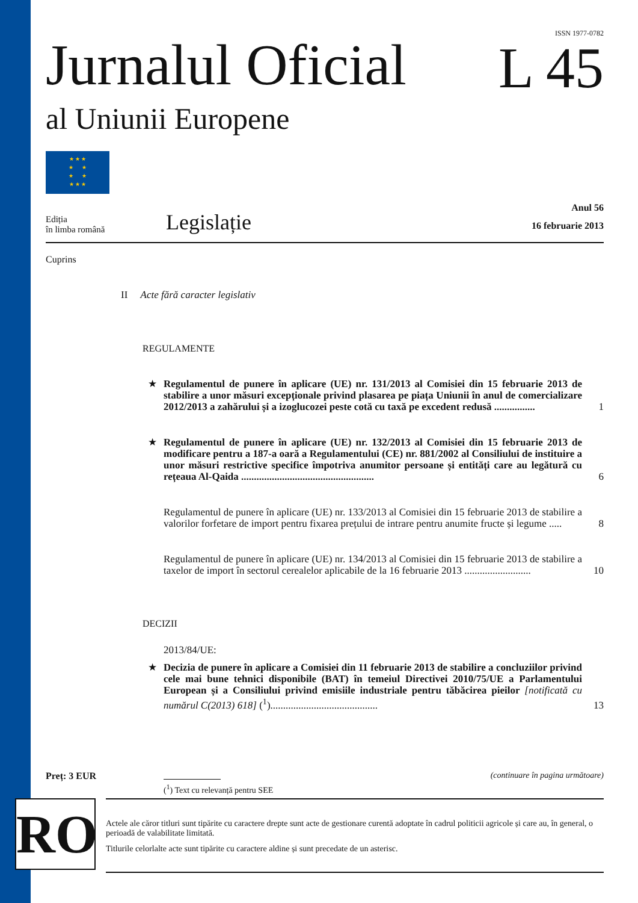ISSN 1977-0782
Jurnalul Oficial
al Uniunii Europene
L 45
★ ★ ★
★ ★
★ ★
★ ★ ★
Ediția
în limba română
Legislație
Anul 56
16 februarie 2013
Cuprins
II Acte fără caracter legislativ
REGULAMENTE
★ Regulamentul de punere în aplicare (UE) nr. 131/2013 al Comisiei din 15 februarie 2013 de stabilire a unor măsuri excepționale privind plasarea pe piața Uniunii în anul de comercializare 2012/2013 a zahărului și a izoglucozei peste cotă cu taxă pe excedent redusă ................
1
★ Regulamentul de punere în aplicare (UE) nr. 132/2013 al Comisiei din 15 februarie 2013 de modificare pentru a 187-a oară a Regulamentului (CE) nr. 881/2002 al Consiliului de instituire a unor măsuri restrictive specifice împotriva anumitor persoane și entități care au legătură cu rețeaua Al-Qaida ....................................................
6
Regulamentul de punere în aplicare (UE) nr. 133/2013 al Comisiei din 15 februarie 2013 de stabilire a valorilor forfetare de import pentru fixarea prețului de intrare pentru anumite fructe și legume .....
8
Regulamentul de punere în aplicare (UE) nr. 134/2013 al Comisiei din 15 februarie 2013 de stabilire a taxelor de import în sectorul cerealelor aplicabile de la 16 februarie 2013 ..........................
10
DECIZII
2013/84/UE:
★ Decizia de punere în aplicare a Comisiei din 11 februarie 2013 de stabilire a concluziilor privind cele mai bune tehnici disponibile (BAT) în temeiul Directivei 2010/75/UE a Parlamentului European și a Consiliului privind emisiile industriale pentru tăbăcirea pieilor [notificată cu numărul C(2013) 618] (<sup>1</sup>)..........................................
13
Preț: 3 EUR (continuare în pagina următoare)
(<sup>1</sup>) Text cu relevanță pentru SEE
RO
Actele ale căror titluri sunt tipărite cu caractere drepte sunt acte de gestionare curentă adoptate în cadrul politicii agricole și care au, în general, o perioadă de valabilitate limitată.
Titlurile celorlalte acte sunt tipărite cu caractere aldine și sunt precedate de un asterisc.